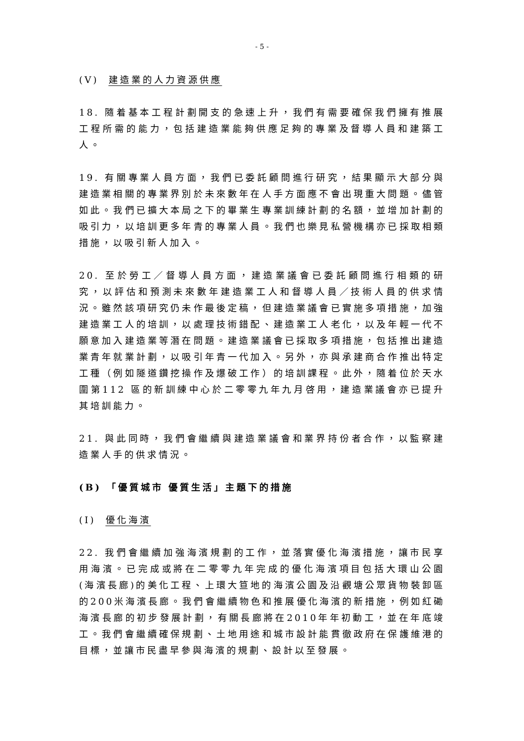- 5 -
(V) 建造業的人力資源供應
18. 隨着基本工程計劃開支的急速上升，我們有需要確保我們擁有推展工程所需的能力，包括建造業能夠供應足夠的專業及督導人員和建築工人。
19. 有關專業人員方面，我們已委託顧問進行研究，結果顯示大部分與建造業相關的專業界別於未來數年在人手方面應不會出現重大問題。儘管如此。我們已擴大本局之下的畢業生專業訓練計劃的名額，並增加計劃的吸引力，以培訓更多年青的專業人員。我們也樂見私營機構亦已採取相類措施，以吸引新人加入。
20. 至於勞工／督導人員方面，建造業議會已委託顧問進行相類的研究，以評估和預測未來數年建造業工人和督導人員／技術人員的供求情況。雖然該項研究仍未作最後定稿，但建造業議會已實施多項措施，加強建造業工人的培訓，以處理技術錯配、建造業工人老化，以及年輕一代不願意加入建造業等潛在問題。建造業議會已採取多項措施，包括推出建造業青年就業計劃，以吸引年青一代加入。另外，亦與承建商合作推出特定工種（例如隧道鑽挖操作及爆破工作）的培訓課程。此外，隨着位於天水圍第112 區的新訓練中心於二零零九年九月啓用，建造業議會亦已提升其培訓能力。
21. 與此同時，我們會繼續與建造業議會和業界持份者合作，以監察建造業人手的供求情況。
(B) 「優質城市 優質生活」主題下的措施
(I) 優化海濱
22. 我們會繼續加強海濱規劃的工作，並落實優化海濱措施，讓市民享用海濱。已完成或將在二零零九年完成的優化海濱項目包括大環山公園(海濱長廊)的美化工程、上環大笪地的海濱公園及沿觀塘公眾貨物裝卸區的200米海濱長廊。我們會繼續物色和推展優化海濱的新措施，例如紅磡海濱長廊的初步發展計劃，有關長廊將在2010年年初動工，並在年底竣工。我們會繼續確保規劃、土地用途和城市設計能貫徹政府在保護維港的目標，並讓市民盡早參與海濱的規劃、設計以至發展。